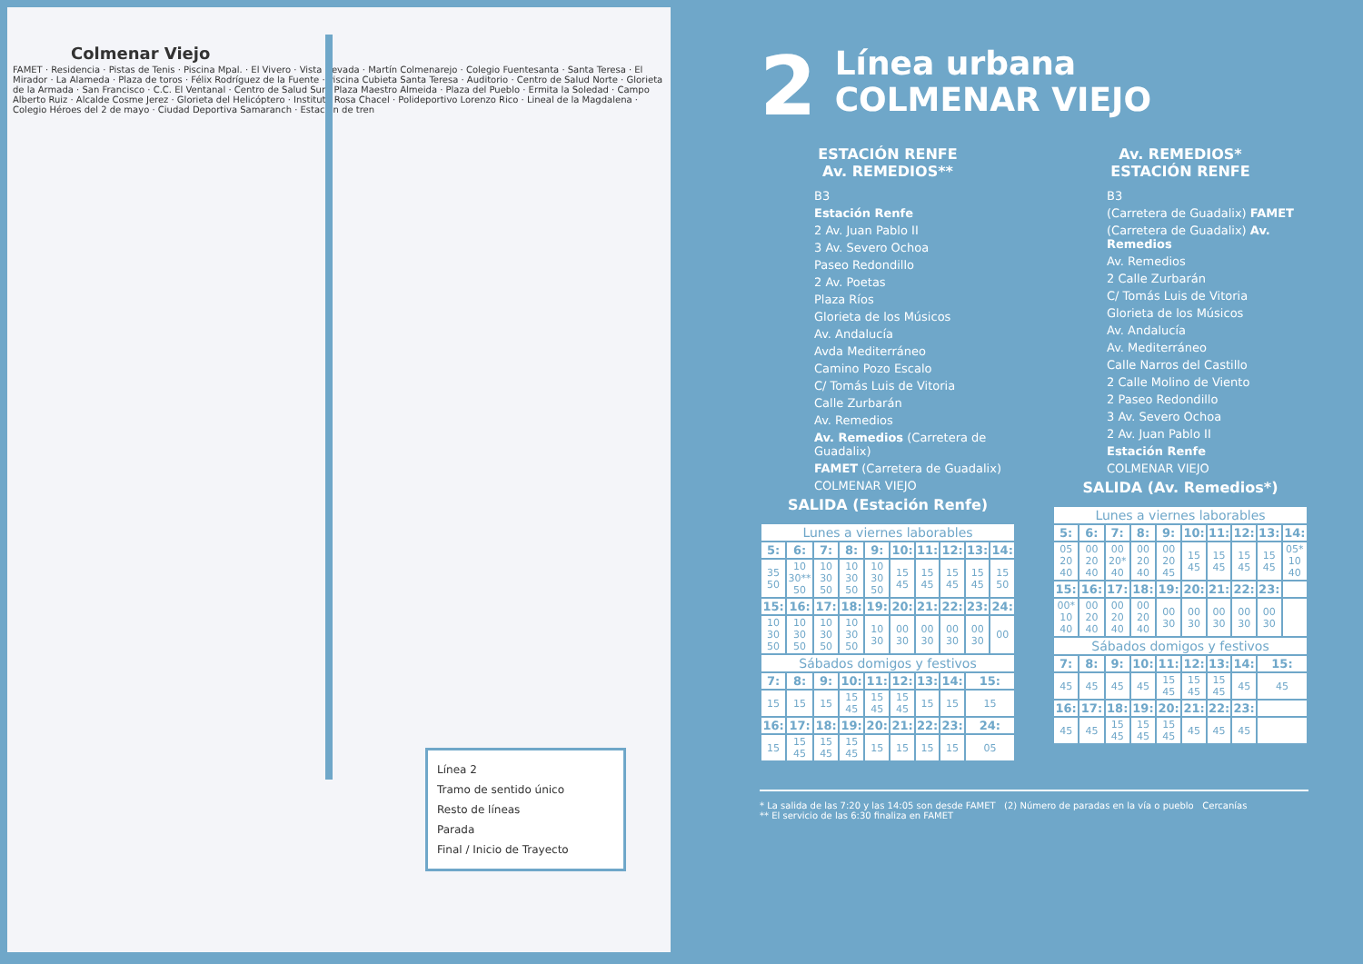Colmenar Viejo
FAMET · Residencia · Pistas de Tenis · Piscina Mpal. · El Vivero · Vista Nevada · Martín Colmenarejo · Colegio Fuentesanta · Santa Teresa · El Mirador · La Alameda · Plaza de toros · Félix Rodríguez de la Fuente · Piscina Cubieta Santa Teresa · Auditorio · Centro de Salud Norte · Glorieta de la Armada · San Francisco · C.C. El Ventanal · Centro de Salud Sur · Plaza Maestro Almeida · Plaza del Pueblo · Ermita la Soledad · Campo Alberto Ruiz · Alcalde Cosme Jerez · Glorieta del Helicóptero · Instituto Rosa Chacel · Polideportivo Lorenzo Rico · Lineal de la Magdalena · Colegio Héroes del 2 de mayo · Ciudad Deportiva Samaranch · Estación de tren
Línea 2
Tramo de sentido único
Resto de líneas
Parada
Final / Inicio de Trayecto
2
Línea urbana
COLMENAR VIEJO
ESTACIÓN RENFE
Av. REMEDIOS**
B3
Estación Renfe
2 Av. Juan Pablo II
3 Av. Severo Ochoa
Paseo Redondillo
2 Av. Poetas
Plaza Ríos
Glorieta de los Músicos
Av. Andalucía
Avda Mediterráneo
Camino Pozo Escalo
C/ Tomás Luis de Vitoria
Calle Zurbarán
Av. Remedios
Av. Remedios (Carretera de Guadalix)
FAMET (Carretera de Guadalix)
COLMENAR VIEJO
SALIDA (Estación Renfe)
| Lunes a viernes laborables | | | | | | | | | |
| 5: | 6: | 7: | 8: | 9: | 10: | 11: | 12: | 13: | 14: |
| 35 50 | 10 30** 50 | 10 30 50 | 10 30 50 | 10 30 50 | 15 45 | 15 45 | 15 45 | 15 45 | 15 50 |
| 15: | 16: | 17: | 18: | 19: | 20: | 21: | 22: | 23: | 24: |
| 10 30 50 | 10 30 50 | 10 30 50 | 10 30 50 | 10 30 | 00 30 | 00 30 | 00 30 | 00 30 | 00 |
| Sábados domigos y festivos | | | | | | | | | |
| 7: | 8: | 9: | 10: | 11: | 12: | 13: | 14: | 15: | |
| 15 | 15 | 15 | 15 45 | 15 45 | 15 45 | 15 | 15 | 15 | |
| 16: | 17: | 18: | 19: | 20: | 21: | 22: | 23: | 24: | |
| 15 | 15 45 | 15 45 | 15 45 | 15 | 15 | 15 | 15 | 05 | |
Av. REMEDIOS*
ESTACIÓN RENFE
B3
(Carretera de Guadalix) FAMET
(Carretera de Guadalix) Av. Remedios
Av. Remedios
2 Calle Zurbarán
C/ Tomás Luis de Vitoria
Glorieta de los Músicos
Av. Andalucía
Av. Mediterráneo
Calle Narros del Castillo
2 Calle Molino de Viento
2 Paseo Redondillo
3 Av. Severo Ochoa
2 Av. Juan Pablo II
Estación Renfe
COLMENAR VIEJO
SALIDA (Av. Remedios*)
| Lunes a viernes laborables | | | | | | | | | |
| 5: | 6: | 7: | 8: | 9: | 10: | 11: | 12: | 13: | 14: |
| 05 20 40 | 00 20 40 | 00 20* 40 | 00 20 40 | 00 20 45 | 15 45 | 15 45 | 15 45 | 15 45 | 05* 10 40 |
| 15: | 16: | 17: | 18: | 19: | 20: | 21: | 22: | 23: | |
| 00* 10 40 | 00 20 40 | 00 20 40 | 00 20 40 | 00 30 | 00 30 | 00 30 | 00 30 | 00 30 | |
| Sábados domigos y festivos | | | | | | | | | |
| 7: | 8: | 9: | 10: | 11: | 12: | 13: | 14: | 15: | |
| 45 | 45 | 45 | 45 | 15 45 | 15 45 | 15 45 | 45 | 45 | |
| 16: | 17: | 18: | 19: | 20: | 21: | 22: | 23: | | |
| 45 | 45 | 15 45 | 15 45 | 15 45 | 45 | 45 | 45 | | |
* La salida de las 7:20 y las 14:05 son desde FAMET (2) Número de paradas en la vía o pueblo Cercanías
** El servicio de las 6:30 finaliza en FAMET